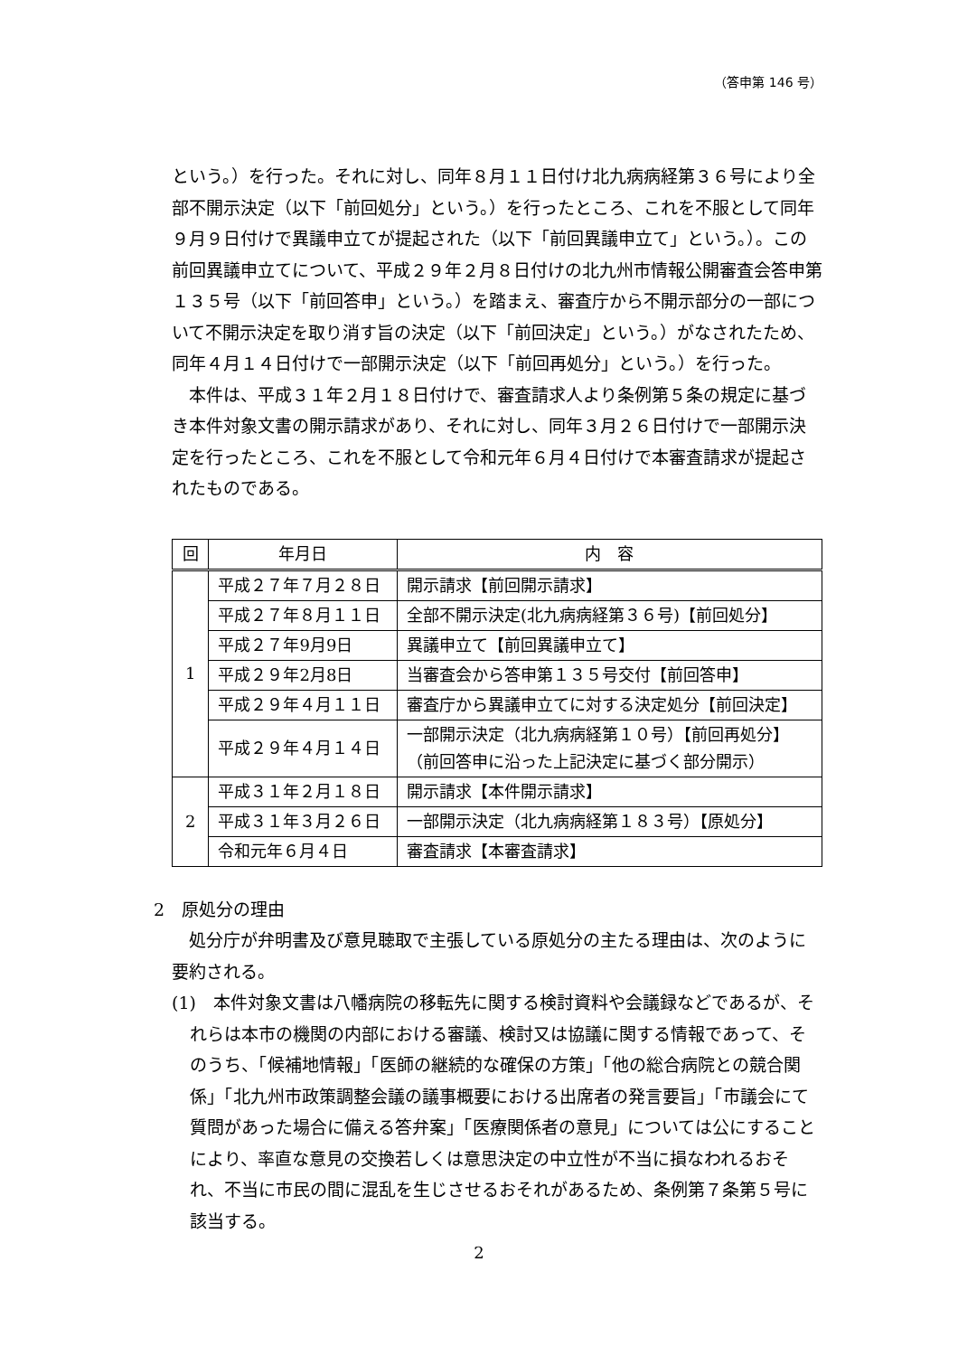（答申第 146 号）
という。）を行った。それに対し、同年８月１１日付け北九病病経第３６号により全部不開示決定（以下「前回処分」という。）を行ったところ、これを不服として同年９月９日付けで異議申立てが提起された（以下「前回異議申立て」という。）。この前回異議申立てについて、平成２９年２月８日付けの北九州市情報公開審査会答申第１３５号（以下「前回答申」という。）を踏まえ、審査庁から不開示部分の一部について不開示決定を取り消す旨の決定（以下「前回決定」という。）がなされたため、同年４月１４日付けで一部開示決定（以下「前回再処分」という。）を行った。
本件は、平成３１年２月１８日付けで、審査請求人より条例第５条の規定に基づき本件対象文書の開示請求があり、それに対し、同年３月２６日付けで一部開示決定を行ったところ、これを不服として令和元年６月４日付けで本審査請求が提起されたものである。
| 回 | 年月日 | 内 容 |
| --- | --- | --- |
| 1 | 平成２７年７月２８日 | 開示請求【前回開示請求】 |
| | 平成２７年８月１１日 | 全部不開示決定(北九病病経第３６号)【前回処分】 |
| | 平成２７年9月9日 | 異議申立て【前回異議申立て】 |
| | 平成２９年2月8日 | 当審査会から答申第１３５号交付【前回答申】 |
| | 平成２９年４月１１日 | 審査庁から異議申立てに対する決定処分【前回決定】 |
| | 平成２９年４月１４日 | 一部開示決定（北九病病経第１０号）【前回再処分】 （前回答申に沿った上記決定に基づく部分開示） |
| 2 | 平成３１年２月１８日 | 開示請求【本件開示請求】 |
| | 平成３１年３月２６日 | 一部開示決定（北九病病経第１８３号）【原処分】 |
| | 令和元年６月４日 | 審査請求【本審査請求】 |
2　原処分の理由
処分庁が弁明書及び意見聴取で主張している原処分の主たる理由は、次のように要約される。
(1)　本件対象文書は八幡病院の移転先に関する検討資料や会議録などであるが、それらは本市の機関の内部における審議、検討又は協議に関する情報であって、そのうち、「候補地情報」「医師の継続的な確保の方策」「他の総合病院との競合関係」「北九州市政策調整会議の議事概要における出席者の発言要旨」「市議会にて質問があった場合に備える答弁案」「医療関係者の意見」については公にすることにより、率直な意見の交換若しくは意思決定の中立性が不当に損なわれるおそれ、不当に市民の間に混乱を生じさせるおそれがあるため、条例第７条第５号に該当する。
2